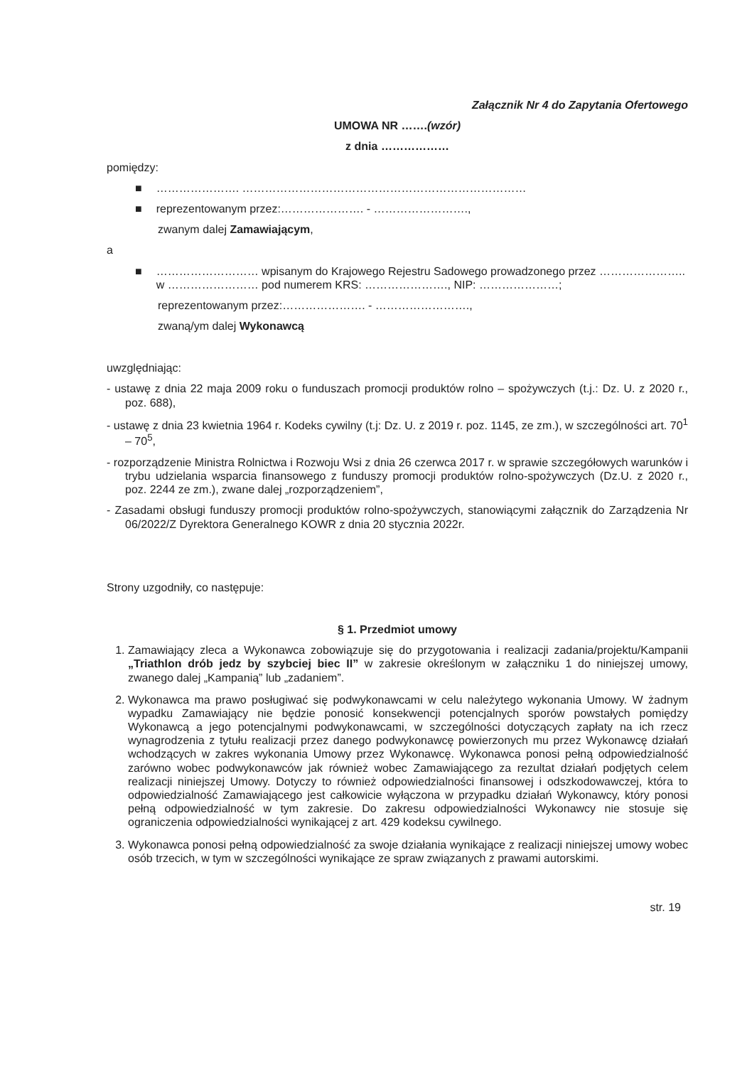Załącznik Nr 4 do Zapytania Ofertowego
UMOWA NR …….(wzór)
z dnia ………………
pomiędzy:
■ …………………. …………………………………………………………………
■ reprezentowanym przez:…………………. - …………………….,
zwanym dalej Zamawiającym,
a
■ ……………………… wpisanym do Krajowego Rejestru Sadowego prowadzonego przez ………………….. w …………………… pod numerem KRS: …………………., NIP: …………………;
reprezentowanym przez:…………………. - …………………….,
zwaną/ym dalej Wykonawcą
uwzględniając:
- ustawę z dnia 22 maja 2009 roku o funduszach promocji produktów rolno – spożywczych (t.j.: Dz. U. z 2020 r., poz. 688),
- ustawę z dnia 23 kwietnia 1964 r. Kodeks cywilny (t.j: Dz. U. z 2019 r. poz. 1145, ze zm.), w szczególności art. 70<sup>1</sup> – 70<sup>5</sup>,
- rozporządzenie Ministra Rolnictwa i Rozwoju Wsi z dnia 26 czerwca 2017 r. w sprawie szczegółowych warunków i trybu udzielania wsparcia finansowego z funduszy promocji produktów rolno-spożywczych (Dz.U. z 2020 r., poz. 2244 ze zm.), zwane dalej „rozporządzeniem”,
- Zasadami obsługi funduszy promocji produktów rolno-spożywczych, stanowiącymi załącznik do Zarządzenia Nr 06/2022/Z Dyrektora Generalnego KOWR z dnia 20 stycznia 2022r.
Strony uzgodniły, co następuje:
§ 1. Przedmiot umowy
1. Zamawiający zleca a Wykonawca zobowiązuje się do przygotowania i realizacji zadania/projektu/Kampanii „Triathlon drób jedz by szybciej biec II” w zakresie określonym w załączniku 1 do niniejszej umowy, zwanego dalej „Kampanią” lub „zadaniem”.
2. Wykonawca ma prawo posługiwać się podwykonawcami w celu należytego wykonania Umowy. W żadnym wypadku Zamawiający nie będzie ponosić konsekwencji potencjalnych sporów powstałych pomiędzy Wykonawcą a jego potencjalnymi podwykonawcami, w szczególności dotyczących zapłaty na ich rzecz wynagrodzenia z tytułu realizacji przez danego podwykonawcę powierzonych mu przez Wykonawcę działań wchodzących w zakres wykonania Umowy przez Wykonawcę. Wykonawca ponosi pełną odpowiedzialność zarówno wobec podwykonawców jak również wobec Zamawiającego za rezultat działań podjętych celem realizacji niniejszej Umowy. Dotyczy to również odpowiedzialności finansowej i odszkodowawczej, która to odpowiedzialność Zamawiającego jest całkowicie wyłączona w przypadku działań Wykonawcy, który ponosi pełną odpowiedzialność w tym zakresie. Do zakresu odpowiedzialności Wykonawcy nie stosuje się ograniczenia odpowiedzialności wynikającej z art. 429 kodeksu cywilnego.
3. Wykonawca ponosi pełną odpowiedzialność za swoje działania wynikające z realizacji niniejszej umowy wobec osób trzecich, w tym w szczególności wynikające ze spraw związanych z prawami autorskimi.
str. 19